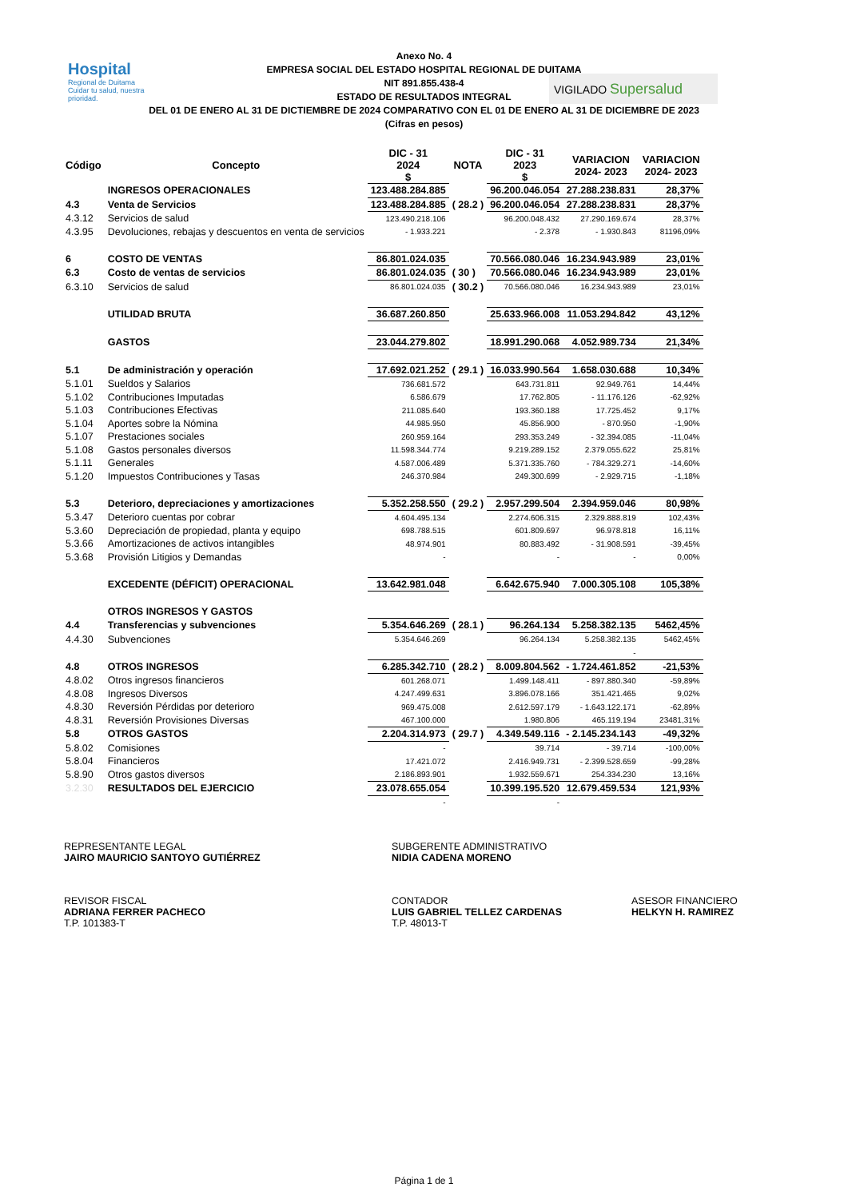Hospital
Regional de Duitama
Cuidar tu salud, nuestra prioridad.
VIGILADO Supersalud
Anexo No. 4
EMPRESA SOCIAL DEL ESTADO HOSPITAL REGIONAL DE DUITAMA
NIT 891.855.438-4
ESTADO DE RESULTADOS INTEGRAL
DEL 01 DE ENERO AL 31 DE DICTIEMBRE DE 2024 COMPARATIVO CON EL 01 DE ENERO AL 31 DE DICIEMBRE DE 2023
(Cifras en pesos)
| Código | Concepto | DIC - 31 2024 $ | NOTA | DIC - 31 2023 $ | VARIACION 2024- 2023 | VARIACION 2024- 2023 |
| --- | --- | --- | --- | --- | --- | --- |
| | INGRESOS OPERACIONALES | 123.488.284.885 | | 96.200.046.054 | 27.288.238.831 | 28,37% |
| 4.3 | Venta de Servicios | 123.488.284.885 | ( 28.2 ) | 96.200.046.054 | 27.288.238.831 | 28,37% |
| 4.3.12 | Servicios de salud | 123.490.218.106 | | 96.200.048.432 | 27.290.169.674 | 28,37% |
| 4.3.95 | Devoluciones, rebajas y descuentos en venta de servicios | - 1.933.221 | | - 2.378 | - 1.930.843 | 81196,09% |
| 6 | COSTO DE VENTAS | 86.801.024.035 | | 70.566.080.046 | 16.234.943.989 | 23,01% |
| 6.3 | Costo de ventas de servicios | 86.801.024.035 | ( 30 ) | 70.566.080.046 | 16.234.943.989 | 23,01% |
| 6.3.10 | Servicios de salud | 86.801.024.035 | ( 30.2 ) | 70.566.080.046 | 16.234.943.989 | 23,01% |
| | UTILIDAD BRUTA | 36.687.260.850 | | 25.633.966.008 | 11.053.294.842 | 43,12% |
| | GASTOS | 23.044.279.802 | | 18.991.290.068 | 4.052.989.734 | 21,34% |
| 5.1 | De administración y operación | 17.692.021.252 | ( 29.1 ) | 16.033.990.564 | 1.658.030.688 | 10,34% |
| 5.1.01 | Sueldos y Salarios | 736.681.572 | | 643.731.811 | 92.949.761 | 14,44% |
| 5.1.02 | Contribuciones Imputadas | 6.586.679 | | 17.762.805 | - 11.176.126 | -62,92% |
| 5.1.03 | Contribuciones Efectivas | 211.085.640 | | 193.360.188 | 17.725.452 | 9,17% |
| 5.1.04 | Aportes sobre la Nómina | 44.985.950 | | 45.856.900 | - 870.950 | -1,90% |
| 5.1.07 | Prestaciones sociales | 260.959.164 | | 293.353.249 | - 32.394.085 | -11,04% |
| 5.1.08 | Gastos personales diversos | 11.598.344.774 | | 9.219.289.152 | 2.379.055.622 | 25,81% |
| 5.1.11 | Generales | 4.587.006.489 | | 5.371.335.760 | - 784.329.271 | -14,60% |
| 5.1.20 | Impuestos Contribuciones y Tasas | 246.370.984 | | 249.300.699 | - 2.929.715 | -1,18% |
| 5.3 | Deterioro, depreciaciones y amortizaciones | 5.352.258.550 | ( 29.2 ) | 2.957.299.504 | 2.394.959.046 | 80,98% |
| 5.3.47 | Deterioro cuentas por cobrar | 4.604.495.134 | | 2.274.606.315 | 2.329.888.819 | 102,43% |
| 5.3.60 | Depreciación de propiedad, planta y equipo | 698.788.515 | | 601.809.697 | 96.978.818 | 16,11% |
| 5.3.66 | Amortizaciones de activos intangibles | 48.974.901 | | 80.883.492 | - 31.908.591 | -39,45% |
| 5.3.68 | Provisión Litigios y Demandas | - | | - | - | 0,00% |
| | EXCEDENTE (DÉFICIT) OPERACIONAL | 13.642.981.048 | | 6.642.675.940 | 7.000.305.108 | 105,38% |
| | OTROS INGRESOS Y GASTOS | | | | | |
| 4.4 | Transferencias y subvenciones | 5.354.646.269 | ( 28.1 ) | 96.264.134 | 5.258.382.135 | 5462,45% |
| 4.4.30 | Subvenciones | 5.354.646.269 | | 96.264.134 | 5.258.382.135 | 5462,45% |
| | | | | | - | |
| 4.8 | OTROS INGRESOS | 6.285.342.710 | ( 28.2 ) | 8.009.804.562 | - 1.724.461.852 | -21,53% |
| 4.8.02 | Otros ingresos financieros | 601.268.071 | | 1.499.148.411 | - 897.880.340 | -59,89% |
| 4.8.08 | Ingresos Diversos | 4.247.499.631 | | 3.896.078.166 | 351.421.465 | 9,02% |
| 4.8.30 | Reversión Pérdidas por deterioro | 969.475.008 | | 2.612.597.179 | - 1.643.122.171 | -62,89% |
| 4.8.31 | Reversión Provisiones Diversas | 467.100.000 | | 1.980.806 | 465.119.194 | 23481,31% |
| 5.8 | OTROS GASTOS | 2.204.314.973 | ( 29.7 ) | 4.349.549.116 | - 2.145.234.143 | -49,32% |
| 5.8.02 | Comisiones | - | | 39.714 | - 39.714 | -100,00% |
| 5.8.04 | Financieros | 17.421.072 | | 2.416.949.731 | - 2.399.528.659 | -99,28% |
| 5.8.90 | Otros gastos diversos | 2.186.893.901 | | 1.932.559.671 | 254.334.230 | 13,16% |
| 3.2.30 | RESULTADOS DEL EJERCICIO | 23.078.655.054 | | 10.399.195.520 | 12.679.459.534 | 121,93% |
| | | - | | - | | |
REPRESENTANTE LEGAL
JAIRO MAURICIO SANTOYO GUTIÉRREZ
SUBGERENTE ADMINISTRATIVO
NIDIA CADENA MORENO
REVISOR FISCAL
ADRIANA FERRER PACHECO
T.P. 101383-T
CONTADOR
LUIS GABRIEL TELLEZ CARDENAS
T.P. 48013-T
ASESOR FINANCIERO
HELKYN H. RAMIREZ
Página 1 de 1